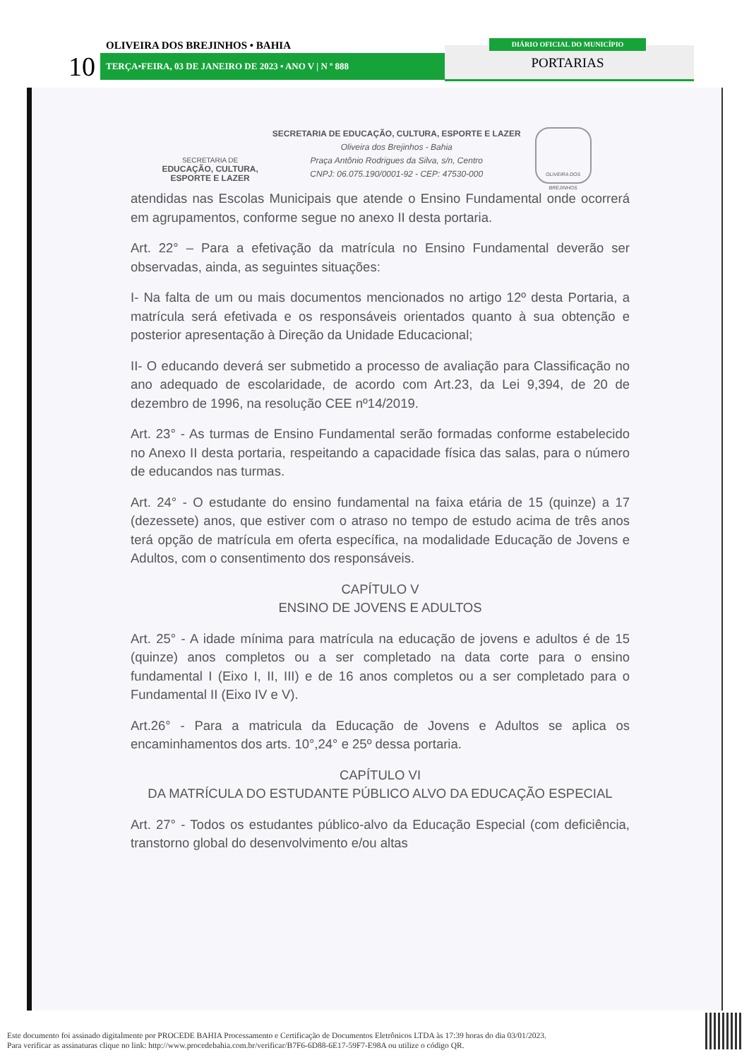OLIVEIRA DOS BREJINHOS • BAHIA
10 TERÇA•FEIRA, 03 DE JANEIRO DE 2023 • ANO V | N º 888
DIÁRIO OFICIAL DO MUNICÍPIO
PORTARIAS
SECRETARIA DE
EDUCAÇÃO, CULTURA,
ESPORTE E LAZER
SECRETARIA DE EDUCAÇÃO, CULTURA, ESPORTE E LAZER
Oliveira dos Brejinhos - Bahia
Praça Antônio Rodrigues da Silva, s/n, Centro
CNPJ: 06.075.190/0001-92 - CEP: 47530-000
OLIVEIRA DOS BREJINHOS
atendidas nas Escolas Municipais que atende o Ensino Fundamental onde ocorrerá em agrupamentos, conforme segue no anexo II desta portaria.
Art. 22° – Para a efetivação da matrícula no Ensino Fundamental deverão ser observadas, ainda, as seguintes situações:
I- Na falta de um ou mais documentos mencionados no artigo 12º desta Portaria, a matrícula será efetivada e os responsáveis orientados quanto à sua obtenção e posterior apresentação à Direção da Unidade Educacional;
II- O educando deverá ser submetido a processo de avaliação para Classificação no ano adequado de escolaridade, de acordo com Art.23, da Lei 9,394, de 20 de dezembro de 1996, na resolução CEE nº14/2019.
Art. 23° - As turmas de Ensino Fundamental serão formadas conforme estabelecido no Anexo II desta portaria, respeitando a capacidade física das salas, para o número de educandos nas turmas.
Art. 24° - O estudante do ensino fundamental na faixa etária de 15 (quinze) a 17 (dezessete) anos, que estiver com o atraso no tempo de estudo acima de três anos terá opção de matrícula em oferta específica, na modalidade Educação de Jovens e Adultos, com o consentimento dos responsáveis.
CAPÍTULO V
ENSINO DE JOVENS E ADULTOS
Art. 25° - A idade mínima para matrícula na educação de jovens e adultos é de 15 (quinze) anos completos ou a ser completado na data corte para o ensino fundamental I (Eixo I, II, III) e de 16 anos completos ou a ser completado para o Fundamental II (Eixo IV e V).
Art.26° - Para a matricula da Educação de Jovens e Adultos se aplica os encaminhamentos dos arts. 10°,24° e 25º dessa portaria.
CAPÍTULO VI
DA MATRÍCULA DO ESTUDANTE PÚBLICO ALVO DA EDUCAÇÃO ESPECIAL
Art. 27° - Todos os estudantes público-alvo da Educação Especial (com deficiência, transtorno global do desenvolvimento e/ou altas
Este documento foi assinado digitalmente por PROCEDE BAHIA Processamento e Certificação de Documentos Eletrônicos LTDA às 17:39 horas do dia 03/01/2023.
Para verificar as assinaturas clique no link: http://www.procedebahia.com.br/verificar/B7F6-6D88-6E17-59F7-E98A ou utilize o código QR.